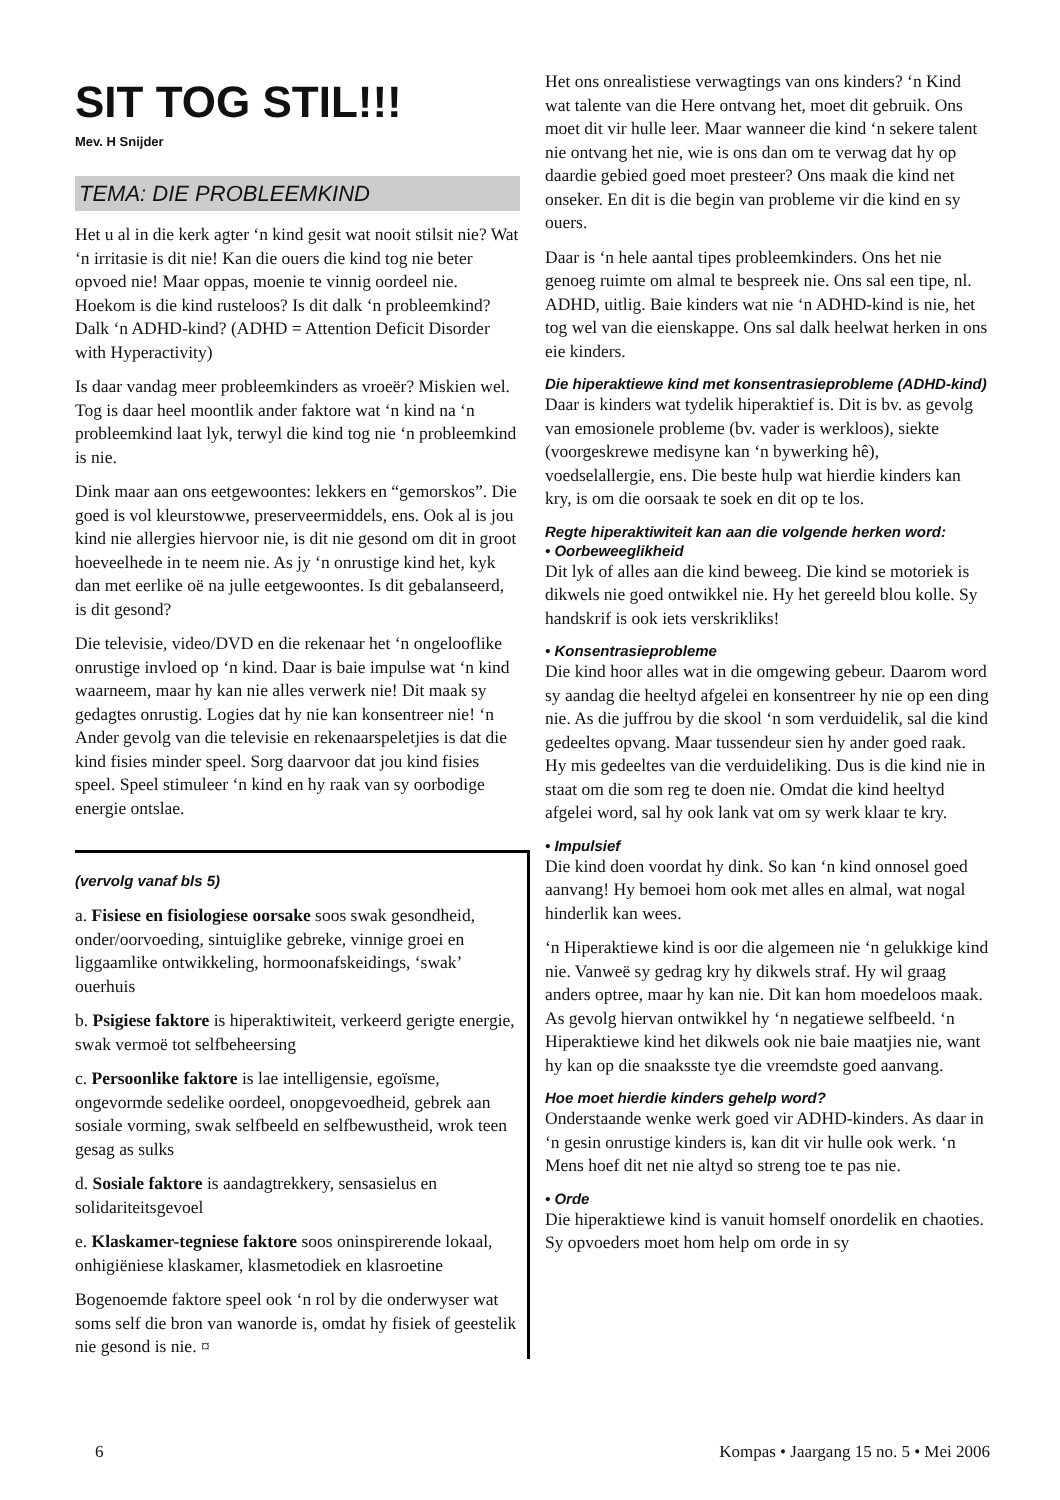SIT TOG STIL!!!
Mev. H Snijder
TEMA: DIE PROBLEEMKIND
Het u al in die kerk agter ‘n kind gesit wat nooit stilsit nie? Wat ‘n irritasie is dit nie! Kan die ouers die kind tog nie beter opvoed nie! Maar oppas, moenie te vinnig oordeel nie. Hoekom is die kind rusteloos? Is dit dalk ‘n probleemkind? Dalk ‘n ADHD-kind? (ADHD = Attention Deficit Disorder with Hyperactivity)
Is daar vandag meer probleemkinders as vroeër? Miskien wel. Tog is daar heel moontlik ander faktore wat ‘n kind na ‘n probleemkind laat lyk, terwyl die kind tog nie ‘n probleemkind is nie.
Dink maar aan ons eetgewoontes: lekkers en “gemorskos”. Die goed is vol kleurstowwe, preserveermiddels, ens. Ook al is jou kind nie allergies hiervoor nie, is dit nie gesond om dit in groot hoeveelhede in te neem nie. As jy ‘n onrustige kind het, kyk dan met eerlike oë na julle eetgewoontes. Is dit gebalanseerd, is dit gesond?
Die televisie, video/DVD en die rekenaar het ‘n ongelooflike onrustige invloed op ‘n kind. Daar is baie impulse wat ‘n kind waarneem, maar hy kan nie alles verwerk nie! Dit maak sy gedagtes onrustig. Logies dat hy nie kan konsentreer nie! ‘n Ander gevolg van die televisie en rekenaarspeletjies is dat die kind fisies minder speel. Sorg daarvoor dat jou kind fisies speel. Speel stimuleer ‘n kind en hy raak van sy oorbodige energie ontslae.
(vervolg vanaf bls 5)
a. Fisiese en fisiologiese oorsake soos swak gesondheid, onder/oorvoeding, sintuiglike gebreke, vinnige groei en liggaamlike ontwikkeling, hormoonafskeidings, ‘swak’ ouerhuis
b. Psigiese faktore is hiperaktiwiteit, verkeerd gerigte energie, swak vermoë tot selfbeheersing
c. Persoonlike faktore is lae intelligensie, egoïsme, ongevormde sedelike oordeel, onopgevoedheid, gebrek aan sosiale vorming, swak selfbeeld en selfbewustheid, wrok teen gesag as sulks
d. Sosiale faktore is aandagtrekkery, sensasielus en solidariteitsgevoel
e. Klaskamer-tegniese faktore soos oninspirerende lokaal, onhigiëniese klaskamer, klasmetodiek en klasroetine
Bogenoemde faktore speel ook ‘n rol by die onderwyser wat soms self die bron van wanorde is, omdat hy fisiek of geestelik nie gesond is nie. ¤
Het ons onrealistiese verwagtings van ons kinders? ‘n Kind wat talente van die Here ontvang het, moet dit gebruik. Ons moet dit vir hulle leer. Maar wanneer die kind ‘n sekere talent nie ontvang het nie, wie is ons dan om te verwag dat hy op daardie gebied goed moet presteer? Ons maak die kind net onseker. En dit is die begin van probleme vir die kind en sy ouers.
Daar is ‘n hele aantal tipes probleemkinders. Ons het nie genoeg ruimte om almal te bespreek nie. Ons sal een tipe, nl. ADHD, uitlig. Baie kinders wat nie ‘n ADHD-kind is nie, het tog wel van die eienskappe. Ons sal dalk heelwat herken in ons eie kinders.
Die hiperaktiewe kind met konsentrasieprobleme (ADHD-kind)
Daar is kinders wat tydelik hiperaktief is. Dit is bv. as gevolg van emosionele probleme (bv. vader is werkloos), siekte (voorgeskrewe medisyne kan ‘n bywerking hê), voedselallergie, ens. Die beste hulp wat hierdie kinders kan kry, is om die oorsaak te soek en dit op te los.
Regte hiperaktiwiteit kan aan die volgende herken word:
• Oorbeweeglikheid
Dit lyk of alles aan die kind beweeg. Die kind se motoriek is dikwels nie goed ontwikkel nie. Hy het gereeld blou kolle. Sy handskrif is ook iets verskrikliks!
• Konsentrasieprobleme
Die kind hoor alles wat in die omgewing gebeur. Daarom word sy aandag die heeltyd afgelei en konsentreer hy nie op een ding nie. As die juffrou by die skool ‘n som verduidelik, sal die kind gedeeltes opvang. Maar tussendeur sien hy ander goed raak. Hy mis gedeeltes van die verduideliking. Dus is die kind nie in staat om die som reg te doen nie. Omdat die kind heeltyd afgelei word, sal hy ook lank vat om sy werk klaar te kry.
• Impulsief
Die kind doen voordat hy dink. So kan ‘n kind onnosel goed aanvang! Hy bemoei hom ook met alles en almal, wat nogal hinderlik kan wees.
‘n Hiperaktiewe kind is oor die algemeen nie ‘n gelukkige kind nie. Vanweë sy gedrag kry hy dikwels straf. Hy wil graag anders optree, maar hy kan nie. Dit kan hom moedeloos maak. As gevolg hiervan ontwikkel hy ‘n negatiewe selfbeeld. ‘n Hiperaktiewe kind het dikwels ook nie baie maatjies nie, want hy kan op die snaaksste tye die vreemdste goed aanvang.
Hoe moet hierdie kinders gehelp word?
Onderstaande wenke werk goed vir ADHD-kinders. As daar in ‘n gesin onrustige kinders is, kan dit vir hulle ook werk. ‘n Mens hoef dit net nie altyd so streng toe te pas nie.
• Orde
Die hiperaktiewe kind is vanuit homself onordelik en chaoties. Sy opvoeders moet hom help om orde in sy
6 Kompas • Jaargang 15 no. 5 • Mei 2006